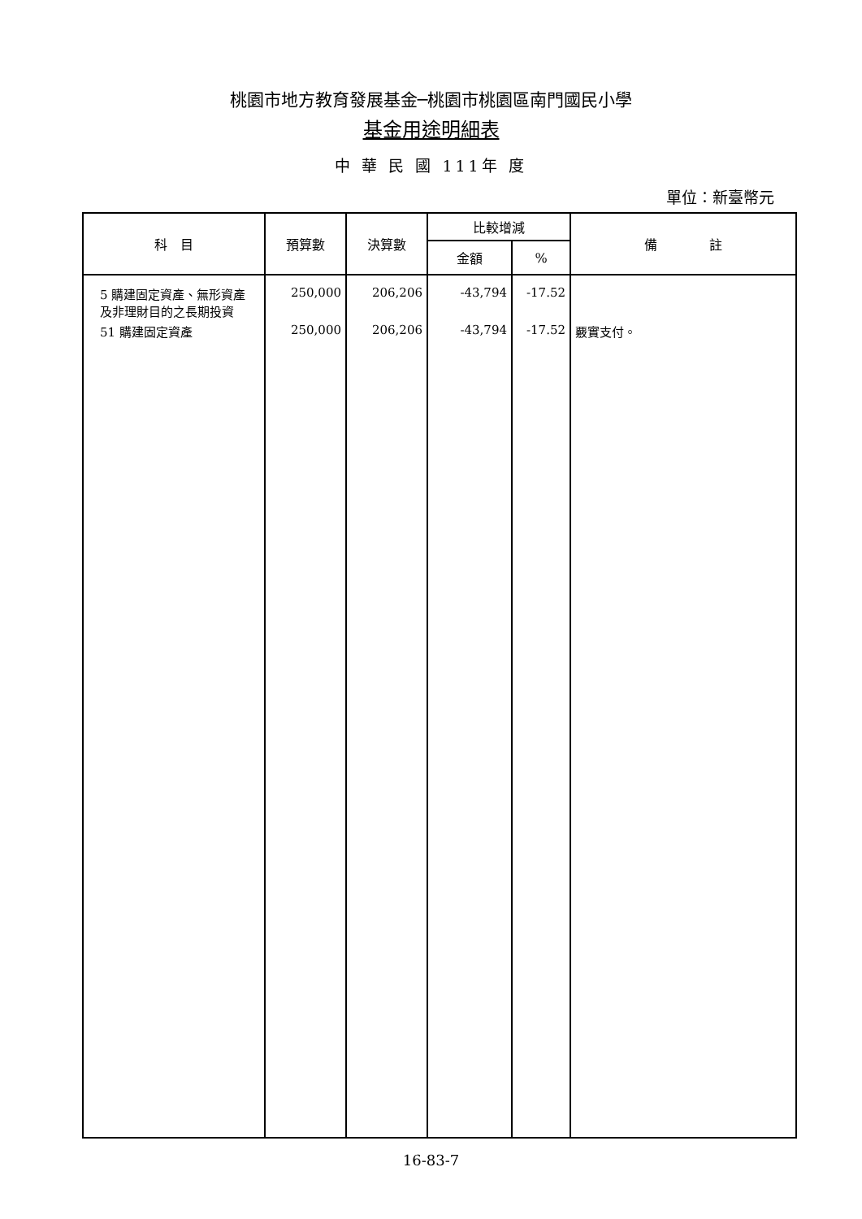桃園市地方教育發展基金─桃園市桃園區南門國民小學
基金用途明細表
中 華 民 國 111年 度
單位：新臺幣元
| 科 目 | 預算數 | 決算數 | 比較增減 | | 備 註 |
| --- | --- | --- | --- | --- | --- |
| | | | 金額 | % | |
| 5 購建固定資產、無形資產 及非理財目的之長期投資 | 250,000 | 206,206 | -43,794 | -17.52 | |
| 51 購建固定資產 | 250,000 | 206,206 | -43,794 | -17.52 | 覈實支付。 |
16-83-7